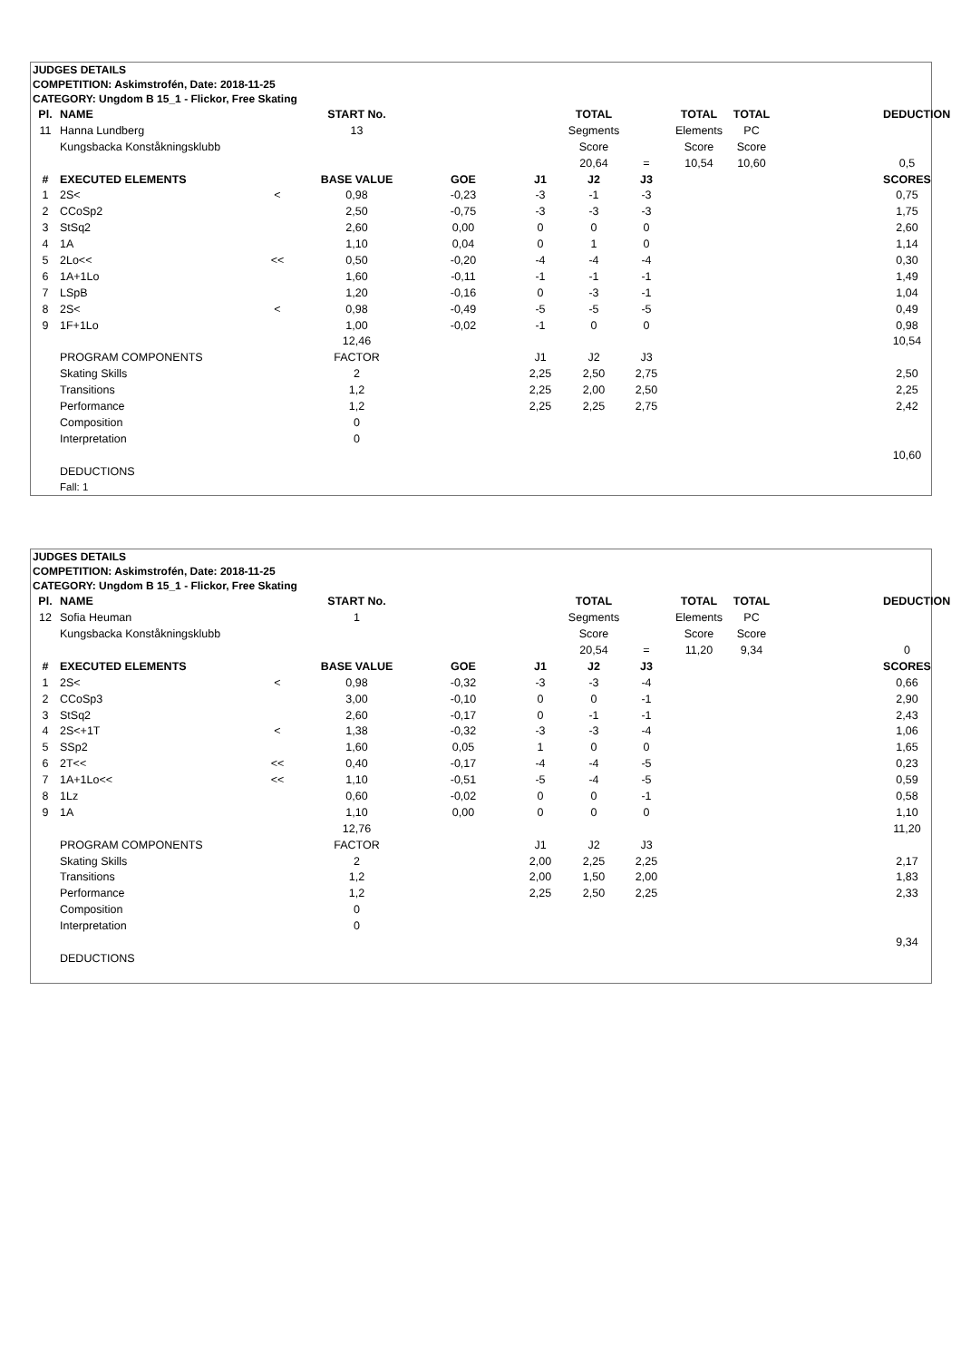JUDGES DETAILS
COMPETITION: Askimstrofén, Date: 2018-11-25
CATEGORY: Ungdom B 15_1 - Flickor, Free Skating
| Pl. | NAME | | START No. | | | TOTAL | | TOTAL | TOTAL | | DEDUCTION |
| 11 | Hanna Lundberg | | 13 | | | Segments | | Elements | PC | | |
| | Kungsbacka Konståkningsklubb | | | | | Score | | Score | Score | | |
| | | | | | | 20,64 | = | 10,54 | 10,60 | | 0,5 |
| # | EXECUTED ELEMENTS | | BASE VALUE | GOE | J1 | J2 | J3 | | | | SCORES |
| 1 | 2S< | < | 0,98 | -0,23 | -3 | -1 | -3 | | | | 0,75 |
| 2 | CCoSp2 | | 2,50 | -0,75 | -3 | -3 | -3 | | | | 1,75 |
| 3 | StSq2 | | 2,60 | 0,00 | 0 | 0 | 0 | | | | 2,60 |
| 4 | 1A | | 1,10 | 0,04 | 0 | 1 | 0 | | | | 1,14 |
| 5 | 2Lo<< | << | 0,50 | -0,20 | -4 | -4 | -4 | | | | 0,30 |
| 6 | 1A+1Lo | | 1,60 | -0,11 | -1 | -1 | -1 | | | | 1,49 |
| 7 | LSpB | | 1,20 | -0,16 | 0 | -3 | -1 | | | | 1,04 |
| 8 | 2S< | < | 0,98 | -0,49 | -5 | -5 | -5 | | | | 0,49 |
| 9 | 1F+1Lo | | 1,00 | -0,02 | -1 | 0 | 0 | | | | 0,98 |
| | | | 12,46 | | | | | | | | 10,54 |
| | PROGRAM COMPONENTS | | FACTOR | | J1 | J2 | J3 | | | | |
| | Skating Skills | | 2 | | 2,25 | 2,50 | 2,75 | | | | 2,50 |
| | Transitions | | 1,2 | | 2,25 | 2,00 | 2,50 | | | | 2,25 |
| | Performance | | 1,2 | | 2,25 | 2,25 | 2,75 | | | | 2,42 |
| | Composition | | 0 | | | | | | | | |
| | Interpretation | | 0 | | | | | | | | |
| | | | | | | | | | | | 10,60 |
| | DEDUCTIONS | | | | | | | | | | |
| | Fall: 1 | | | | | | | | | | |
JUDGES DETAILS
COMPETITION: Askimstrofén, Date: 2018-11-25
CATEGORY: Ungdom B 15_1 - Flickor, Free Skating
| Pl. | NAME | | START No. | | | TOTAL | | TOTAL | TOTAL | | DEDUCTION |
| 12 | Sofia Heuman | | 1 | | | Segments | | Elements | PC | | |
| | Kungsbacka Konståkningsklubb | | | | | Score | | Score | Score | | |
| | | | | | | 20,54 | = | 11,20 | 9,34 | | 0 |
| # | EXECUTED ELEMENTS | | BASE VALUE | GOE | J1 | J2 | J3 | | | | SCORES |
| 1 | 2S< | < | 0,98 | -0,32 | -3 | -3 | -4 | | | | 0,66 |
| 2 | CCoSp3 | | 3,00 | -0,10 | 0 | 0 | -1 | | | | 2,90 |
| 3 | StSq2 | | 2,60 | -0,17 | 0 | -1 | -1 | | | | 2,43 |
| 4 | 2S<+1T | < | 1,38 | -0,32 | -3 | -3 | -4 | | | | 1,06 |
| 5 | SSp2 | | 1,60 | 0,05 | 1 | 0 | 0 | | | | 1,65 |
| 6 | 2T<< | << | 0,40 | -0,17 | -4 | -4 | -5 | | | | 0,23 |
| 7 | 1A+1Lo<< | << | 1,10 | -0,51 | -5 | -4 | -5 | | | | 0,59 |
| 8 | 1Lz | | 0,60 | -0,02 | 0 | 0 | -1 | | | | 0,58 |
| 9 | 1A | | 1,10 | 0,00 | 0 | 0 | 0 | | | | 1,10 |
| | | | 12,76 | | | | | | | | 11,20 |
| | PROGRAM COMPONENTS | | FACTOR | | J1 | J2 | J3 | | | | |
| | Skating Skills | | 2 | | 2,00 | 2,25 | 2,25 | | | | 2,17 |
| | Transitions | | 1,2 | | 2,00 | 1,50 | 2,00 | | | | 1,83 |
| | Performance | | 1,2 | | 2,25 | 2,50 | 2,25 | | | | 2,33 |
| | Composition | | 0 | | | | | | | | |
| | Interpretation | | 0 | | | | | | | | |
| | | | | | | | | | | | 9,34 |
| | DEDUCTIONS | | | | | | | | | | |